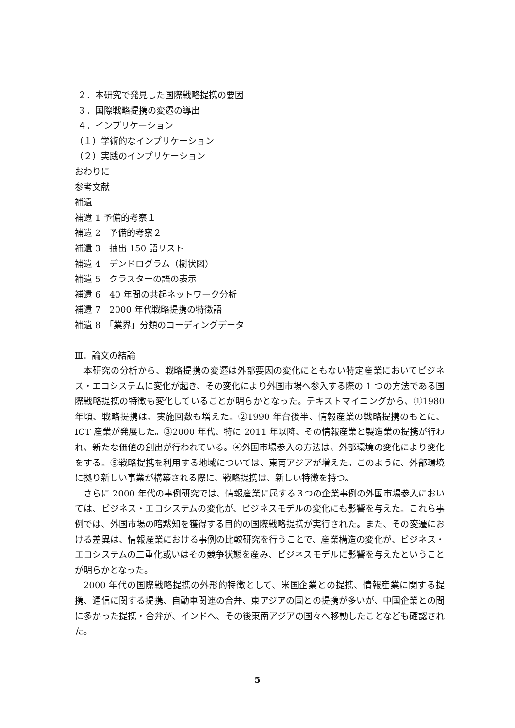２．本研究で発見した国際戦略提携の要因
３．国際戦略提携の変遷の導出
４．インプリケーション
（１）学術的なインプリケーション
（２）実践のインプリケーション
おわりに
参考文献
補遺
補遺 1 予備的考察１
補遺 2　予備的考察２
補遺 3　抽出 150 語リスト
補遺 4　デンドログラム（樹状図）
補遺 5　クラスターの語の表示
補遺 6　40 年間の共起ネットワーク分析
補遺 7　2000 年代戦略提携の特徴語
補遺 8　「業界」分類のコーディングデータ
Ⅲ．論文の結論
本研究の分析から、戦略提携の変遷は外部要因の変化にともない特定産業においてビジネス・エコシステムに変化が起き、その変化により外国市場へ参入する際の 1 つの方法である国際戦略提携の特徴も変化していることが明らかとなった。テキストマイニングから、①1980 年頃、戦略提携は、実施回数も増えた。②1990 年台後半、情報産業の戦略提携のもとに、ICT 産業が発展した。③2000 年代、特に 2011 年以降、その情報産業と製造業の提携が行われ、新たな価値の創出が行われている。④外国市場参入の方法は、外部環境の変化により変化をする。⑤戦略提携を利用する地域については、東南アジアが増えた。このように、外部環境に拠り新しい事業が構築される際に、戦略提携は、新しい特徴を持つ。
さらに 2000 年代の事例研究では、情報産業に属する３つの企業事例の外国市場参入においては、ビジネス・エコシステムの変化が、ビジネスモデルの変化にも影響を与えた。これら事例では、外国市場の暗黙知を獲得する目的の国際戦略提携が実行された。また、その変遷における差異は、情報産業における事例の比較研究を行うことで、産業構造の変化が、ビジネス・エコシステムの二重化或いはその競争状態を産み、ビジネスモデルに影響を与えたということが明らかとなった。
2000 年代の国際戦略提携の外形的特徴として、米国企業との提携、情報産業に関する提携、通信に関する提携、自動車関連の合弁、東アジアの国との提携が多いが、中国企業との間に多かった提携・合弁が、インドへ、その後東南アジアの国々へ移動したことなども確認された。
5